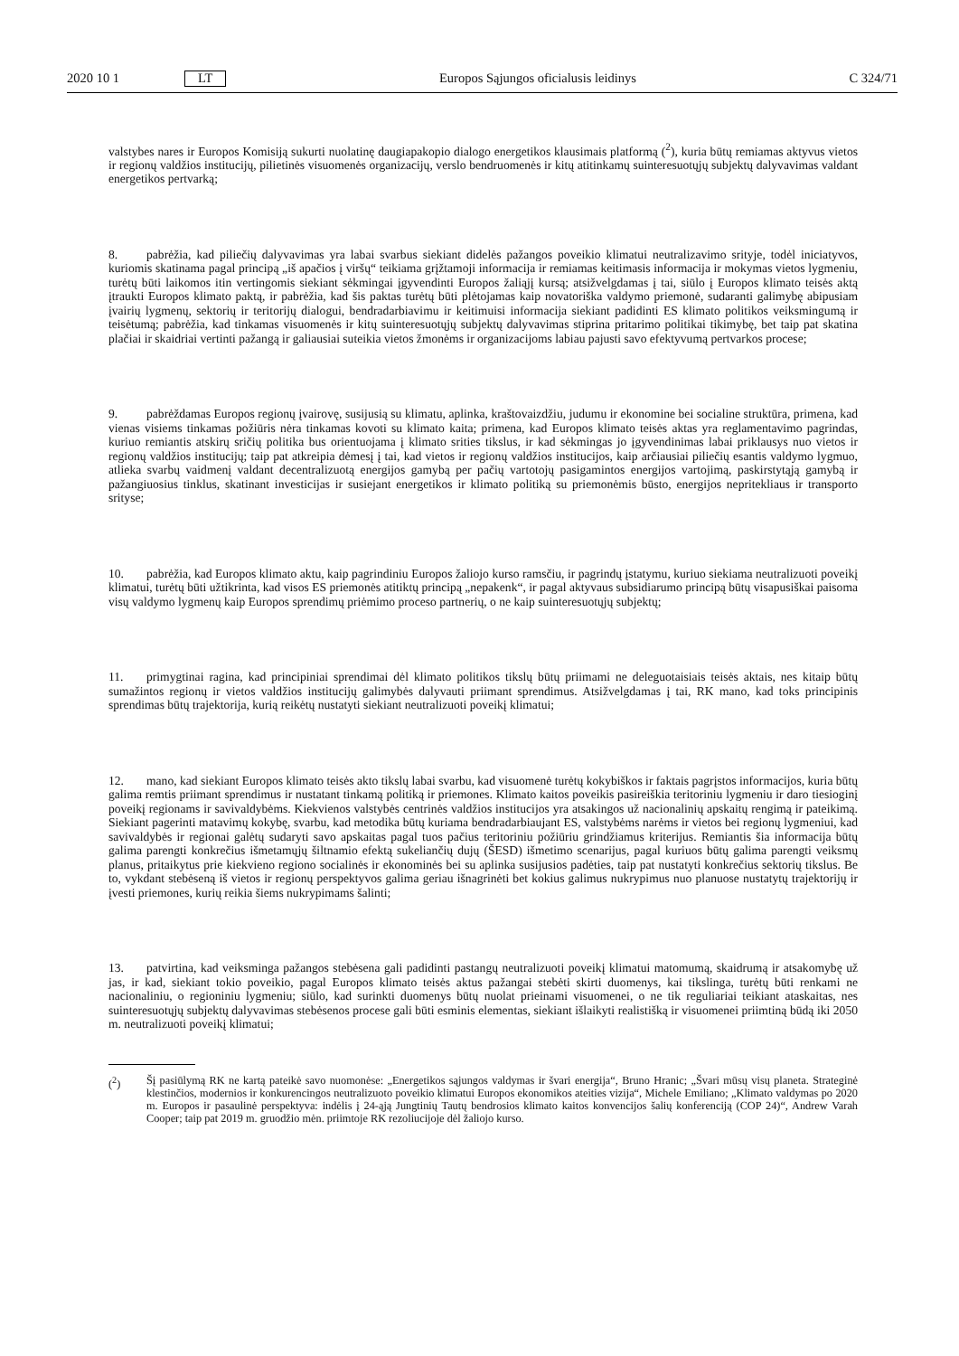2020 10 1 LT
Europos Sąjungos oficialusis leidinys
C 324/71
valstybes nares ir Europos Komisiją sukurti nuolatinę daugiapakopio dialogo energetikos klausimais platformą (<sup>2</sup>), kuria būtų remiamas aktyvus vietos ir regionų valdžios institucijų, pilietinės visuomenės organizacijų, verslo bendruomenės ir kitų atitinkamų suinteresuotųjų subjektų dalyvavimas valdant energetikos pertvarką;
8. pabrėžia, kad piliečių dalyvavimas yra labai svarbus siekiant didelės pažangos poveikio klimatui neutralizavimo srityje, todėl iniciatyvos, kuriomis skatinama pagal principą „iš apačios į viršų“ teikiama grįžtamoji informacija ir remiamas keitimasis informacija ir mokymas vietos lygmeniu, turėtų būti laikomos itin vertingomis siekiant sėkmingai įgyvendinti Europos žaliąjį kursą; atsižvelgdamas į tai, siūlo į Europos klimato teisės aktą įtraukti Europos klimato paktą, ir pabrėžia, kad šis paktas turėtų būti plėtojamas kaip novatoriška valdymo priemonė, sudaranti galimybę abipusiam įvairių lygmenų, sektorių ir teritorijų dialogui, bendradarbiavimu ir keitimuisi informacija siekiant padidinti ES klimato politikos veiksmingumą ir teisėtumą; pabrėžia, kad tinkamas visuomenės ir kitų suinteresuotųjų subjektų dalyvavimas stiprina pritarimo politikai tikimybę, bet taip pat skatina plačiai ir skaidriai vertinti pažangą ir galiausiai suteikia vietos žmonėms ir organizacijoms labiau pajusti savo efektyvumą pertvarkos procese;
9. pabrėždamas Europos regionų įvairovę, susijusią su klimatu, aplinka, kraštovaizdžiu, judumu ir ekonomine bei socialine struktūra, primena, kad vienas visiems tinkamas požiūris nėra tinkamas kovoti su klimato kaita; primena, kad Europos klimato teisės aktas yra reglamentavimo pagrindas, kuriuo remiantis atskirų sričių politika bus orientuojama į klimato srities tikslus, ir kad sėkmingas jo įgyvendinimas labai priklausys nuo vietos ir regionų valdžios institucijų; taip pat atkreipia dėmesį į tai, kad vietos ir regionų valdžios institucijos, kaip arčiausiai piliečių esantis valdymo lygmuo, atlieka svarbų vaidmenį valdant decentralizuotą energijos gamybą per pačių vartotojų pasigamintos energijos vartojimą, paskirstytąją gamybą ir pažangiuosius tinklus, skatinant investicijas ir susiejant energetikos ir klimato politiką su priemonėmis būsto, energijos nepritekliaus ir transporto srityse;
10. pabrėžia, kad Europos klimato aktu, kaip pagrindiniu Europos žaliojo kurso ramsčiu, ir pagrindų įstatymu, kuriuo siekiama neutralizuoti poveikį klimatui, turėtų būti užtikrinta, kad visos ES priemonės atitiktų principą „nepakenk“, ir pagal aktyvaus subsidiarumo principą būtų visapusiškai paisoma visų valdymo lygmenų kaip Europos sprendimų priėmimo proceso partnerių, o ne kaip suinteresuotųjų subjektų;
11. primygtinai ragina, kad principiniai sprendimai dėl klimato politikos tikslų būtų priimami ne deleguotaisiais teisės aktais, nes kitaip būtų sumažintos regionų ir vietos valdžios institucijų galimybės dalyvauti priimant sprendimus. Atsižvelgdamas į tai, RK mano, kad toks principinis sprendimas būtų trajektorija, kurią reikėtų nustatyti siekiant neutralizuoti poveikį klimatui;
12. mano, kad siekiant Europos klimato teisės akto tikslų labai svarbu, kad visuomenė turėtų kokybiškos ir faktais pagrįstos informacijos, kuria būtų galima remtis priimant sprendimus ir nustatant tinkamą politiką ir priemones. Klimato kaitos poveikis pasireiškia teritoriniu lygmeniu ir daro tiesioginį poveikį regionams ir savivaldybėms. Kiekvienos valstybės centrinės valdžios institucijos yra atsakingos už nacionalinių apskaitų rengimą ir pateikimą. Siekiant pagerinti matavimų kokybę, svarbu, kad metodika būtų kuriama bendradarbiaujant ES, valstybėms narėms ir vietos bei regionų lygmeniui, kad savivaldybės ir regionai galėtų sudaryti savo apskaitas pagal tuos pačius teritoriniu požiūriu grindžiamus kriterijus. Remiantis šia informacija būtų galima parengti konkrečius išmetamųjų šiltnamio efektą sukeliančių dujų (ŠESD) išmetimo scenarijus, pagal kuriuos būtų galima parengti veiksmų planus, pritaikytus prie kiekvieno regiono socialinės ir ekonominės bei su aplinka susijusios padėties, taip pat nustatyti konkrečius sektorių tikslus. Be to, vykdant stebėseną iš vietos ir regionų perspektyvos galima geriau išnagrinėti bet kokius galimus nukrypimus nuo planuose nustatytų trajektorijų ir įvesti priemones, kurių reikia šiems nukrypimams šalinti;
13. patvirtina, kad veiksminga pažangos stebėsena gali padidinti pastangų neutralizuoti poveikį klimatui matomumą, skaidrumą ir atsakomybę už jas, ir kad, siekiant tokio poveikio, pagal Europos klimato teisės aktus pažangai stebėti skirti duomenys, kai tikslinga, turėtų būti renkami ne nacionaliniu, o regioniniu lygmeniu; siūlo, kad surinkti duomenys būtų nuolat prieinami visuomenei, o ne tik reguliariai teikiant ataskaitas, nes suinteresuotųjų subjektų dalyvavimas stebėsenos procese gali būti esminis elementas, siekiant išlaikyti realistišką ir visuomenei priimtiną būdą iki 2050 m. neutralizuoti poveikį klimatui;
(<sup>2</sup>) Šį pasiūlymą RK ne kartą pateikė savo nuomonėse: „Energetikos sąjungos valdymas ir švari energija“, Bruno Hranic; „Švari mūsų visų planeta. Strateginė klestinčios, modernios ir konkurencingos neutralizuoto poveikio klimatui Europos ekonomikos ateities vizija“, Michele Emiliano; „Klimato valdymas po 2020 m. Europos ir pasaulinė perspektyva: indėlis į 24-ąją Jungtinių Tautų bendrosios klimato kaitos konvencijos šalių konferenciją (COP 24)“, Andrew Varah Cooper; taip pat 2019 m. gruodžio mėn. priimtoje RK rezoliucijoje dėl žaliojo kurso.